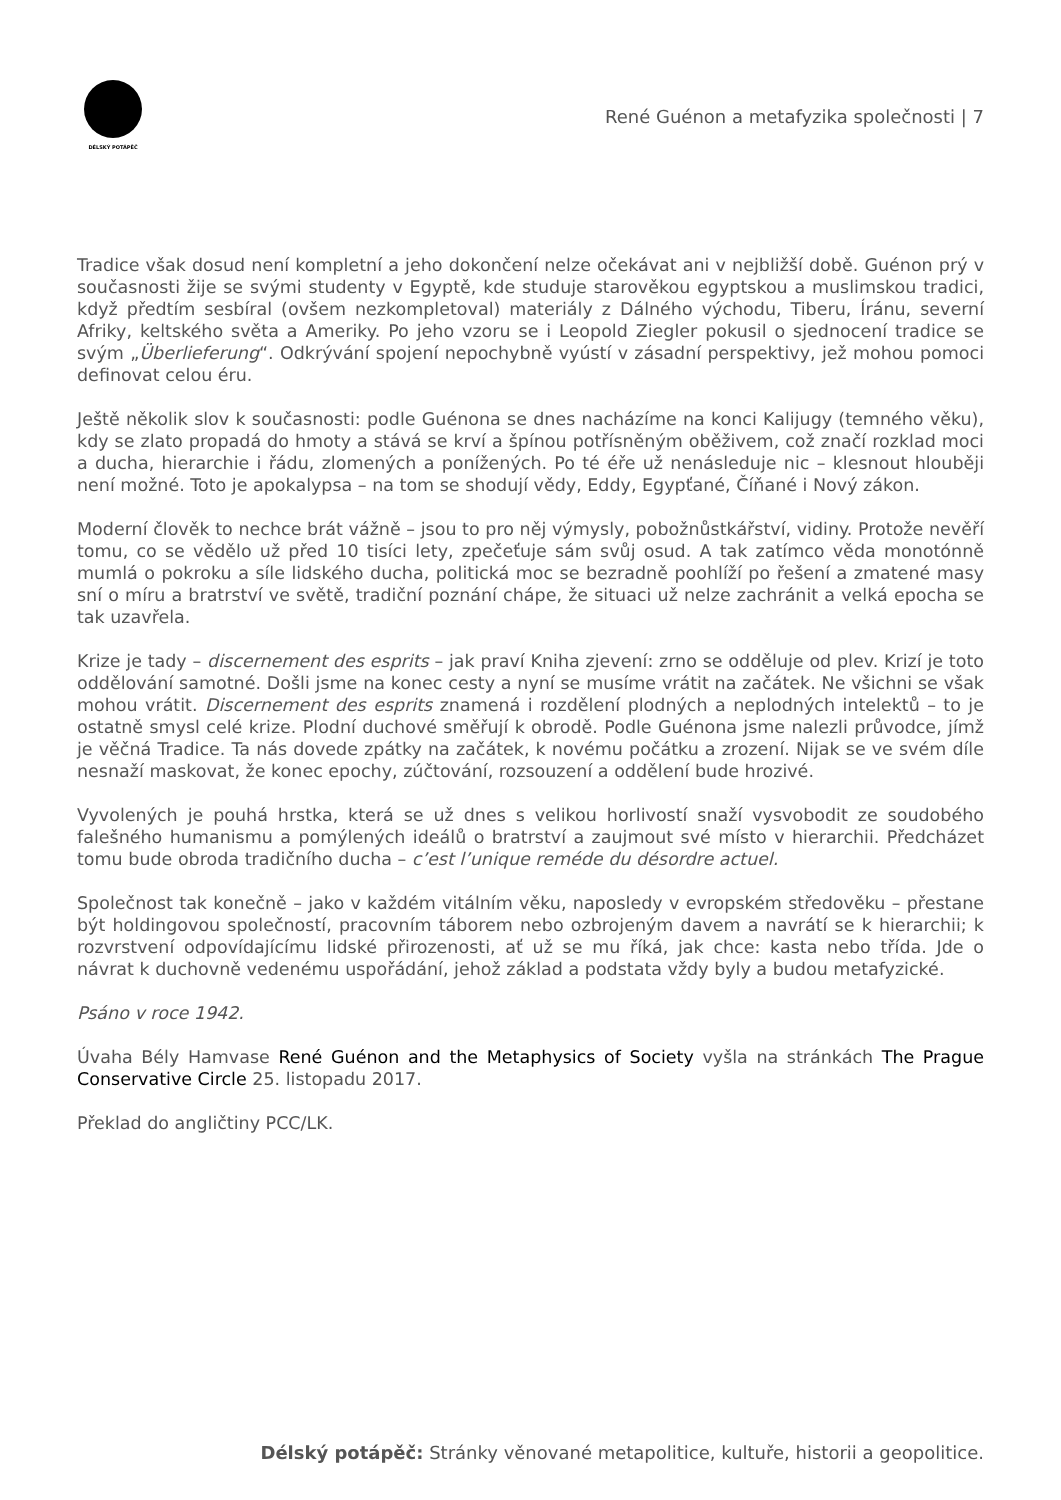DÉLSKÝ POTÁPĚČ
René Guénon a metafyzika společnosti | 7
Tradice však dosud není kompletní a jeho dokončení nelze očekávat ani v nejbližší době. Guénon prý v současnosti žije se svými studenty v Egyptě, kde studuje starověkou egyptskou a muslimskou tradici, když předtím sesbíral (ovšem nezkompletoval) materiály z Dálného východu, Tiberu, Íránu, severní Afriky, keltského světa a Ameriky. Po jeho vzoru se i Leopold Ziegler pokusil o sjednocení tradice se svým „Überlieferung“. Odkrývání spojení nepochybně vyústí v zásadní perspektivy, jež mohou pomoci definovat celou éru.
Ještě několik slov k současnosti: podle Guénona se dnes nacházíme na konci Kalijugy (temného věku), kdy se zlato propadá do hmoty a stává se krví a špínou potřísněným oběživem, což značí rozklad moci a ducha, hierarchie i řádu, zlomených a ponížených. Po té éře už nenásleduje nic – klesnout hlouběji není možné. Toto je apokalypsa – na tom se shodují vědy, Eddy, Egypťané, Číňané i Nový zákon.
Moderní člověk to nechce brát vážně – jsou to pro něj výmysly, pobožnůstkářství, vidiny. Protože nevěří tomu, co se vědělo už před 10 tisíci lety, zpečeťuje sám svůj osud. A tak zatímco věda monotónně mumlá o pokroku a síle lidského ducha, politická moc se bezradně poohlíží po řešení a zmatené masy sní o míru a bratrství ve světě, tradiční poznání chápe, že situaci už nelze zachránit a velká epocha se tak uzavřela.
Krize je tady – discernement des esprits – jak praví Kniha zjevení: zrno se odděluje od plev. Krizí je toto oddělování samotné. Došli jsme na konec cesty a nyní se musíme vrátit na začátek. Ne všichni se však mohou vrátit. Discernement des esprits znamená i rozdělení plodných a neplodných intelektů – to je ostatně smysl celé krize. Plodní duchové směřují k obrodě. Podle Guénona jsme nalezli průvodce, jímž je věčná Tradice. Ta nás dovede zpátky na začátek, k novému počátku a zrození. Nijak se ve svém díle nesnaží maskovat, že konec epochy, zúčtování, rozsouzení a oddělení bude hrozivé.
Vyvolených je pouhá hrstka, která se už dnes s velikou horlivostí snaží vysvobodit ze soudobého falešného humanismu a pomýlených ideálů o bratrství a zaujmout své místo v hierarchii. Předcházet tomu bude obroda tradičního ducha – c’est l’unique reméde du désordre actuel.
Společnost tak konečně – jako v každém vitálním věku, naposledy v evropském středověku – přestane být holdingovou společností, pracovním táborem nebo ozbrojeným davem a navrátí se k hierarchii; k rozvrstvení odpovídajícímu lidské přirozenosti, ať už se mu říká, jak chce: kasta nebo třída. Jde o návrat k duchovně vedenému uspořádání, jehož základ a podstata vždy byly a budou metafyzické.
Psáno v roce 1942.
Úvaha Bély Hamvase René Guénon and the Metaphysics of Society vyšla na stránkách The Prague Conservative Circle 25. listopadu 2017.
Překlad do angličtiny PCC/LK.
Délský potápěč: Stránky věnované metapolitice, kultuře, historii a geopolitice.